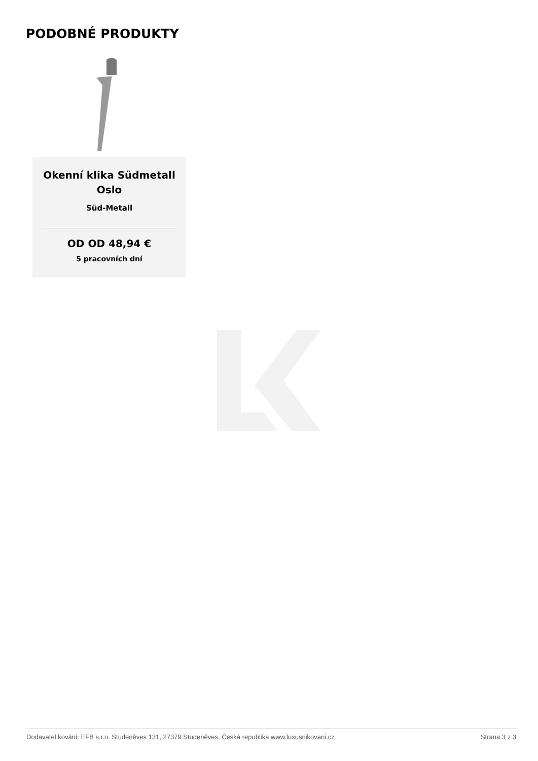PODOBNÉ PRODUKTY
Okenní klika Südmetall Oslo
Süd-Metall
OD OD 48,94 €
5 pracovních dní
Dodavatel kování: EFB s.r.o. Studeněves 131, 27379 Studeněves, Česká republika www.luxusnikovani.cz Strana 3 z 3